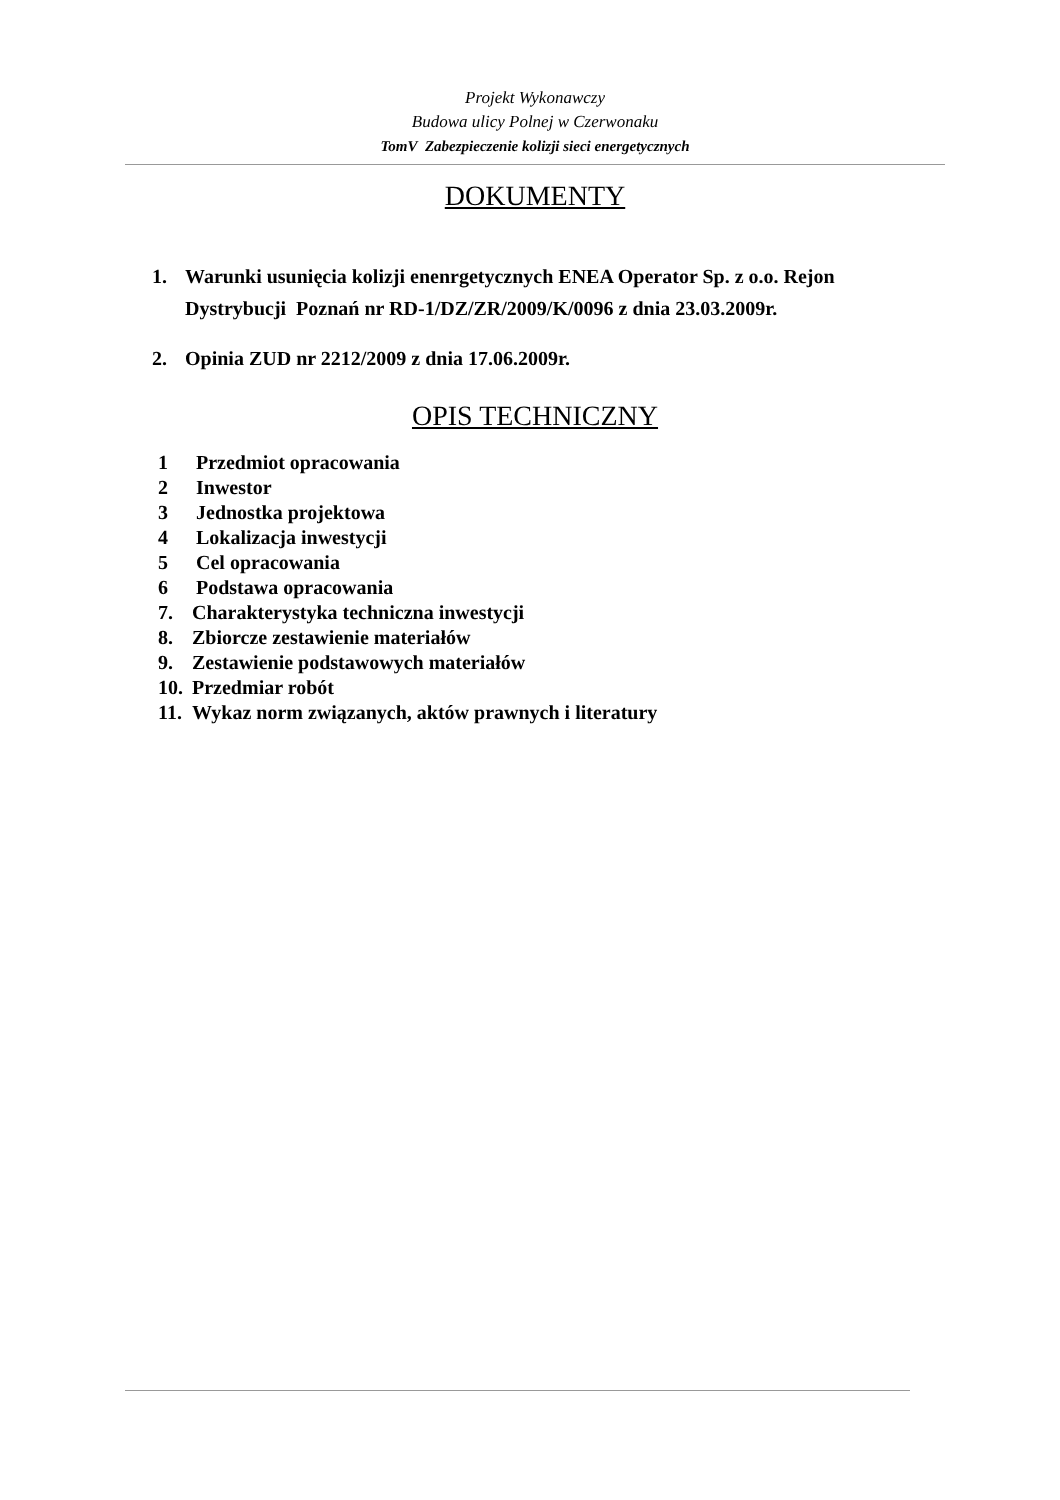Projekt Wykonawczy
Budowa ulicy Polnej w Czerwonaku
TomV Zabezpieczenie kolizji sieci energetycznych
DOKUMENTY
1. Warunki usunięcia kolizji enenrgetycznych ENEA Operator Sp. z o.o. Rejon Dystrybucji Poznań nr RD-1/DZ/ZR/2009/K/0096 z dnia 23.03.2009r.
2. Opinia ZUD nr 2212/2009 z dnia 17.06.2009r.
OPIS TECHNICZNY
1 Przedmiot opracowania
2 Inwestor
3 Jednostka projektowa
4 Lokalizacja inwestycji
5 Cel opracowania
6 Podstawa opracowania
7. Charakterystyka techniczna inwestycji
8. Zbiorcze zestawienie materiałów
9. Zestawienie podstawowych materiałów
10. Przedmiar robót
11. Wykaz norm związanych, aktów prawnych i literatury